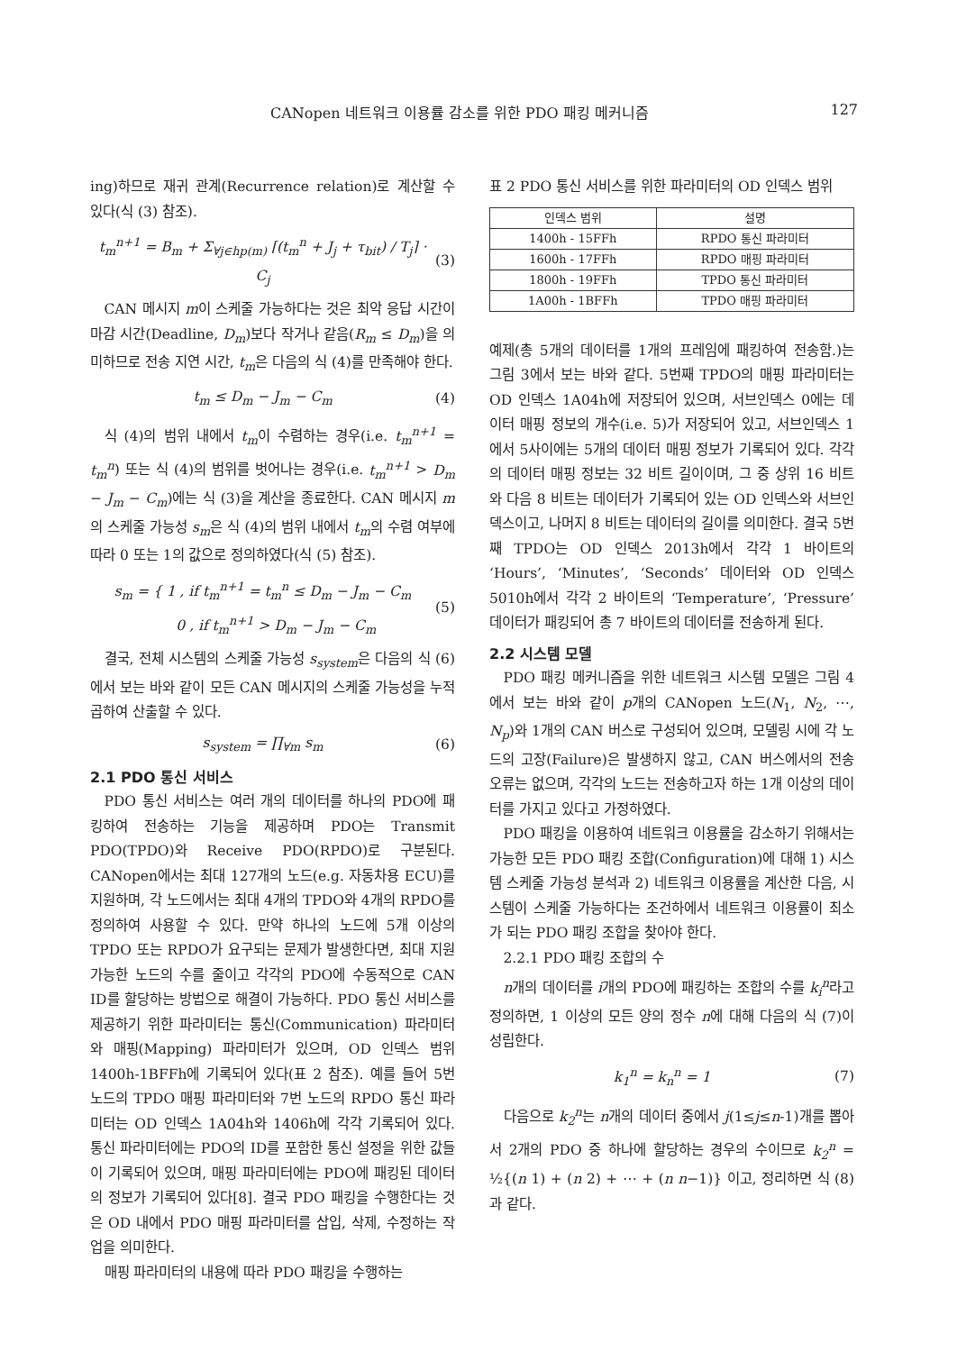CANopen 네트워크 이용률 감소를 위한 PDO 패킹 메커니즘 127
ing)하므로 재귀 관계(Recurrence relation)로 계산할 수 있다(식 (3) 참조).
t<sub>m</sub><sup>n+1</sup> = B<sub>m</sub> + Σ<sub>∀j∈hp(m)</sub> ⌈(t<sub>m</sub><sup>n</sup> + J<sub>j</sub> + τ<sub>bit</sub>) / T<sub>j</sub>⌉ · C<sub>j</sub> (3)
CAN 메시지 m이 스케줄 가능하다는 것은 최악 응답 시간이 마감 시간(Deadline, D<sub>m</sub>)보다 작거나 같음(R<sub>m</sub> ≤ D<sub>m</sub>)을 의미하므로 전송 지연 시간, t<sub>m</sub>은 다음의 식 (4)를 만족해야 한다.
t<sub>m</sub> ≤ D<sub>m</sub> − J<sub>m</sub> − C<sub>m</sub> (4)
식 (4)의 범위 내에서 t<sub>m</sub>이 수렴하는 경우(i.e. t<sub>m</sub><sup>n+1</sup> = t<sub>m</sub><sup>n</sup>) 또는 식 (4)의 범위를 벗어나는 경우(i.e. t<sub>m</sub><sup>n+1</sup> > D<sub>m</sub> − J<sub>m</sub> − C<sub>m</sub>)에는 식 (3)을 계산을 종료한다. CAN 메시지 m의 스케줄 가능성 s<sub>m</sub>은 식 (4)의 범위 내에서 t<sub>m</sub>의 수렴 여부에 따라 0 또는 1의 값으로 정의하였다(식 (5) 참조).
s<sub>m</sub> = { 1 , if t<sub>m</sub><sup>n+1</sup> = t<sub>m</sub><sup>n</sup> ≤ D<sub>m</sub> − J<sub>m</sub> − C<sub>m</sub>
0 , if t<sub>m</sub><sup>n+1</sup> > D<sub>m</sub> − J<sub>m</sub> − C<sub>m</sub> (5)
결국, 전체 시스템의 스케줄 가능성 s<sub>system</sub>은 다음의 식 (6)에서 보는 바와 같이 모든 CAN 메시지의 스케줄 가능성을 누적 곱하여 산출할 수 있다.
s<sub>system</sub> = ∏<sub>∀m</sub> s<sub>m</sub> (6)
2.1 PDO 통신 서비스
PDO 통신 서비스는 여러 개의 데이터를 하나의 PDO에 패킹하여 전송하는 기능을 제공하며 PDO는 Transmit PDO(TPDO)와 Receive PDO(RPDO)로 구분된다. CANopen에서는 최대 127개의 노드(e.g. 자동차용 ECU)를 지원하며, 각 노드에서는 최대 4개의 TPDO와 4개의 RPDO를 정의하여 사용할 수 있다. 만약 하나의 노드에 5개 이상의 TPDO 또는 RPDO가 요구되는 문제가 발생한다면, 최대 지원 가능한 노드의 수를 줄이고 각각의 PDO에 수동적으로 CAN ID를 할당하는 방법으로 해결이 가능하다. PDO 통신 서비스를 제공하기 위한 파라미터는 통신(Communication) 파라미터와 매핑(Mapping) 파라미터가 있으며, OD 인덱스 범위 1400h-1BFFh에 기록되어 있다(표 2 참조). 예를 들어 5번 노드의 TPDO 매핑 파라미터와 7번 노드의 RPDO 통신 파라미터는 OD 인덱스 1A04h와 1406h에 각각 기록되어 있다. 통신 파라미터에는 PDO의 ID를 포함한 통신 설정을 위한 값들이 기록되어 있으며, 매핑 파라미터에는 PDO에 패킹된 데이터의 정보가 기록되어 있다[8]. 결국 PDO 패킹을 수행한다는 것은 OD 내에서 PDO 매핑 파라미터를 삽입, 삭제, 수정하는 작업을 의미한다.
매핑 파라미터의 내용에 따라 PDO 패킹을 수행하는
표 2 PDO 통신 서비스를 위한 파라미터의 OD 인덱스 범위
| 인덱스 범위 | 설명 |
| --- | --- |
| 1400h - 15FFh | RPDO 통신 파라미터 |
| 1600h - 17FFh | RPDO 매핑 파라미터 |
| 1800h - 19FFh | TPDO 통신 파라미터 |
| 1A00h - 1BFFh | TPDO 매핑 파라미터 |
예제(총 5개의 데이터를 1개의 프레임에 패킹하여 전송함.)는 그림 3에서 보는 바와 같다. 5번째 TPDO의 매핑 파라미터는 OD 인덱스 1A04h에 저장되어 있으며, 서브인덱스 0에는 데이터 매핑 정보의 개수(i.e. 5)가 저장되어 있고, 서브인덱스 1에서 5사이에는 5개의 데이터 매핑 정보가 기록되어 있다. 각각의 데이터 매핑 정보는 32 비트 길이이며, 그 중 상위 16 비트와 다음 8 비트는 데이터가 기록되어 있는 OD 인덱스와 서브인덱스이고, 나머지 8 비트는 데이터의 길이를 의미한다. 결국 5번째 TPDO는 OD 인덱스 2013h에서 각각 1 바이트의 ‘Hours’, ‘Minutes’, ‘Seconds’ 데이터와 OD 인덱스 5010h에서 각각 2 바이트의 ‘Temperature’, ‘Pressure’ 데이터가 패킹되어 총 7 바이트의 데이터를 전송하게 된다.
2.2 시스템 모델
PDO 패킹 메커니즘을 위한 네트워크 시스템 모델은 그림 4에서 보는 바와 같이 p개의 CANopen 노드(N<sub>1</sub>, N<sub>2</sub>, ⋯, N<sub>p</sub>)와 1개의 CAN 버스로 구성되어 있으며, 모델링 시에 각 노드의 고장(Failure)은 발생하지 않고, CAN 버스에서의 전송 오류는 없으며, 각각의 노드는 전송하고자 하는 1개 이상의 데이터를 가지고 있다고 가정하였다.
PDO 패킹을 이용하여 네트워크 이용률을 감소하기 위해서는 가능한 모든 PDO 패킹 조합(Configuration)에 대해 1) 시스템 스케줄 가능성 분석과 2) 네트워크 이용률을 계산한 다음, 시스템이 스케줄 가능하다는 조건하에서 네트워크 이용률이 최소가 되는 PDO 패킹 조합을 찾아야 한다.
2.2.1 PDO 패킹 조합의 수
n개의 데이터를 i개의 PDO에 패킹하는 조합의 수를 k<sub>i</sub><sup>n</sup>라고 정의하면, 1 이상의 모든 양의 정수 n에 대해 다음의 식 (7)이 성립한다.
k<sub>1</sub><sup>n</sup> = k<sub>n</sub><sup>n</sup> = 1 (7)
다음으로 k<sub>2</sub><sup>n</sup>는 n개의 데이터 중에서 j(1≤j≤n-1)개를 뽑아서 2개의 PDO 중 하나에 할당하는 경우의 수이므로 k<sub>2</sub><sup>n</sup> = ½{(n 1) + (n 2) + ⋯ + (n n−1)} 이고, 정리하면 식 (8)과 같다.